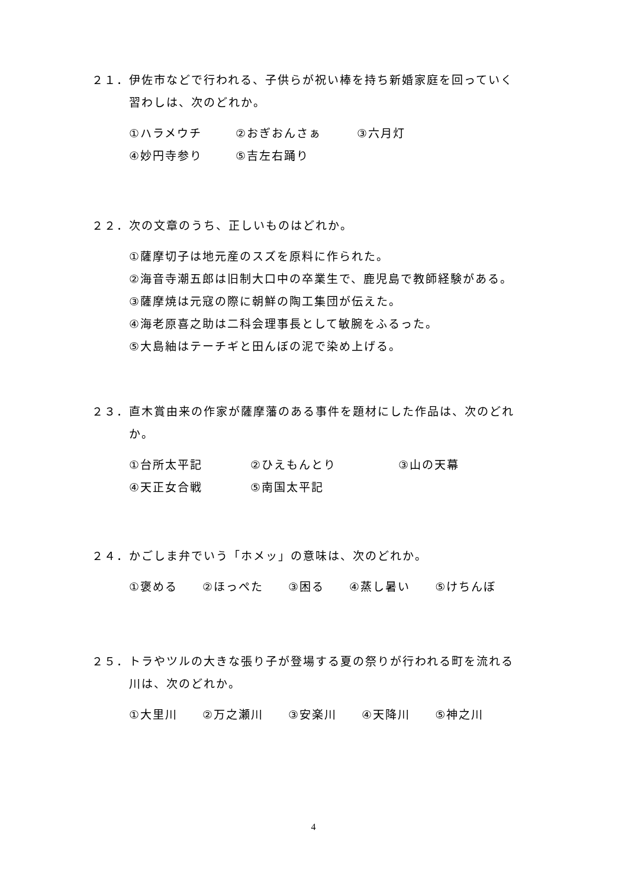２１．伊佐市などで行われる、子供らが祝い棒を持ち新婚家庭を回っていく
習わしは、次のどれか。
①ハラメウチ ②おぎおんさぁ ③六月灯
④妙円寺参り ⑤吉左右踊り
２２．次の文章のうち、正しいものはどれか。
①薩摩切子は地元産のスズを原料に作られた。
②海音寺潮五郎は旧制大口中の卒業生で、鹿児島で教師経験がある。
③薩摩焼は元寇の際に朝鮮の陶工集団が伝えた。
④海老原喜之助は二科会理事長として敏腕をふるった。
⑤大島紬はテーチギと田んぼの泥で染め上げる。
２３．直木賞由来の作家が薩摩藩のある事件を題材にした作品は、次のどれ
か。
①台所太平記 ②ひえもんとり ③山の天幕
④天正女合戦 ⑤南国太平記
２４．かごしま弁でいう「ホメッ」の意味は、次のどれか。
①褒める　　②ほっぺた　　③困る　　④蒸し暑い　　⑤けちんぼ
２５．トラやツルの大きな張り子が登場する夏の祭りが行われる町を流れる
川は、次のどれか。
①大里川　　②万之瀬川　　③安楽川　　④天降川　　⑤神之川
4